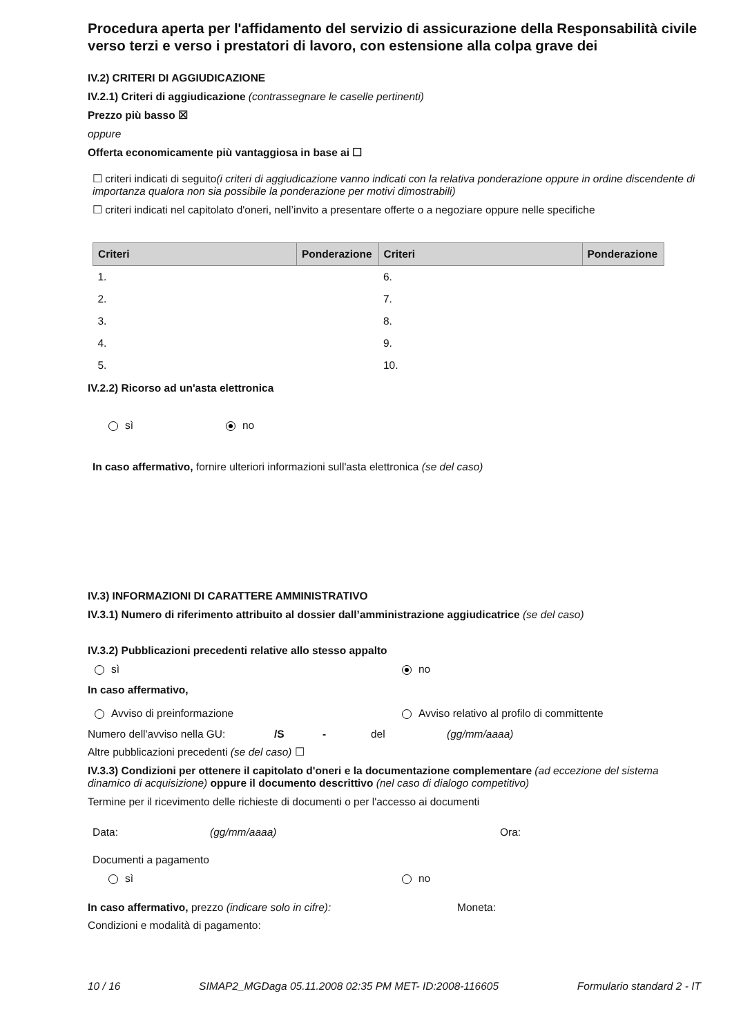Procedura aperta per l'affidamento del servizio di assicurazione della Responsabilità civile verso terzi e verso i prestatori di lavoro, con estensione alla colpa grave dei
IV.2) CRITERI DI AGGIUDICAZIONE
IV.2.1) Criteri di aggiudicazione (contrassegnare le caselle pertinenti)
Prezzo più basso ☒
oppure
Offerta economicamente più vantaggiosa in base ai ☐
☐ criteri indicati di seguito(i criteri di aggiudicazione vanno indicati con la relativa ponderazione oppure in ordine discendente di importanza qualora non sia possibile la ponderazione per motivi dimostrabili)
☐ criteri indicati nel capitolato d'oneri, nell’invito a presentare offerte o a negoziare oppure nelle specifiche
| Criteri | Ponderazione | Criteri | Ponderazione |
| --- | --- | --- | --- |
| 1. | | 6. | |
| 2. | | 7. | |
| 3. | | 8. | |
| 4. | | 9. | |
| 5. | | 10. | |
IV.2.2) Ricorso ad un'asta elettronica
sì no
In caso affermativo, fornire ulteriori informazioni sull'asta elettronica (se del caso)
IV.3) INFORMAZIONI DI CARATTERE AMMINISTRATIVO
IV.3.1) Numero di riferimento attribuito al dossier dall’amministrazione aggiudicatrice (se del caso)
IV.3.2) Pubblicazioni precedenti relative allo stesso appalto
sì no
In caso affermativo,
Avviso di preinformazione Avviso relativo al profilo di committente
Numero dell'avviso nella GU: /S - del (gg/mm/aaaa)
Altre pubblicazioni precedenti (se del caso) ☐
IV.3.3) Condizioni per ottenere il capitolato d'oneri e la documentazione complementare (ad eccezione del sistema dinamico di acquisizione) oppure il documento descrittivo (nel caso di dialogo competitivo)
Termine per il ricevimento delle richieste di documenti o per l'accesso ai documenti
Data: (gg/mm/aaaa) Ora:
Documenti a pagamento
sì no
In caso affermativo, prezzo (indicare solo in cifre): Moneta:
Condizioni e modalità di pagamento:
10 / 16 SIMAP2_MGDaga 05.11.2008 02:35 PM MET- ID:2008-116605 Formulario standard 2 - IT